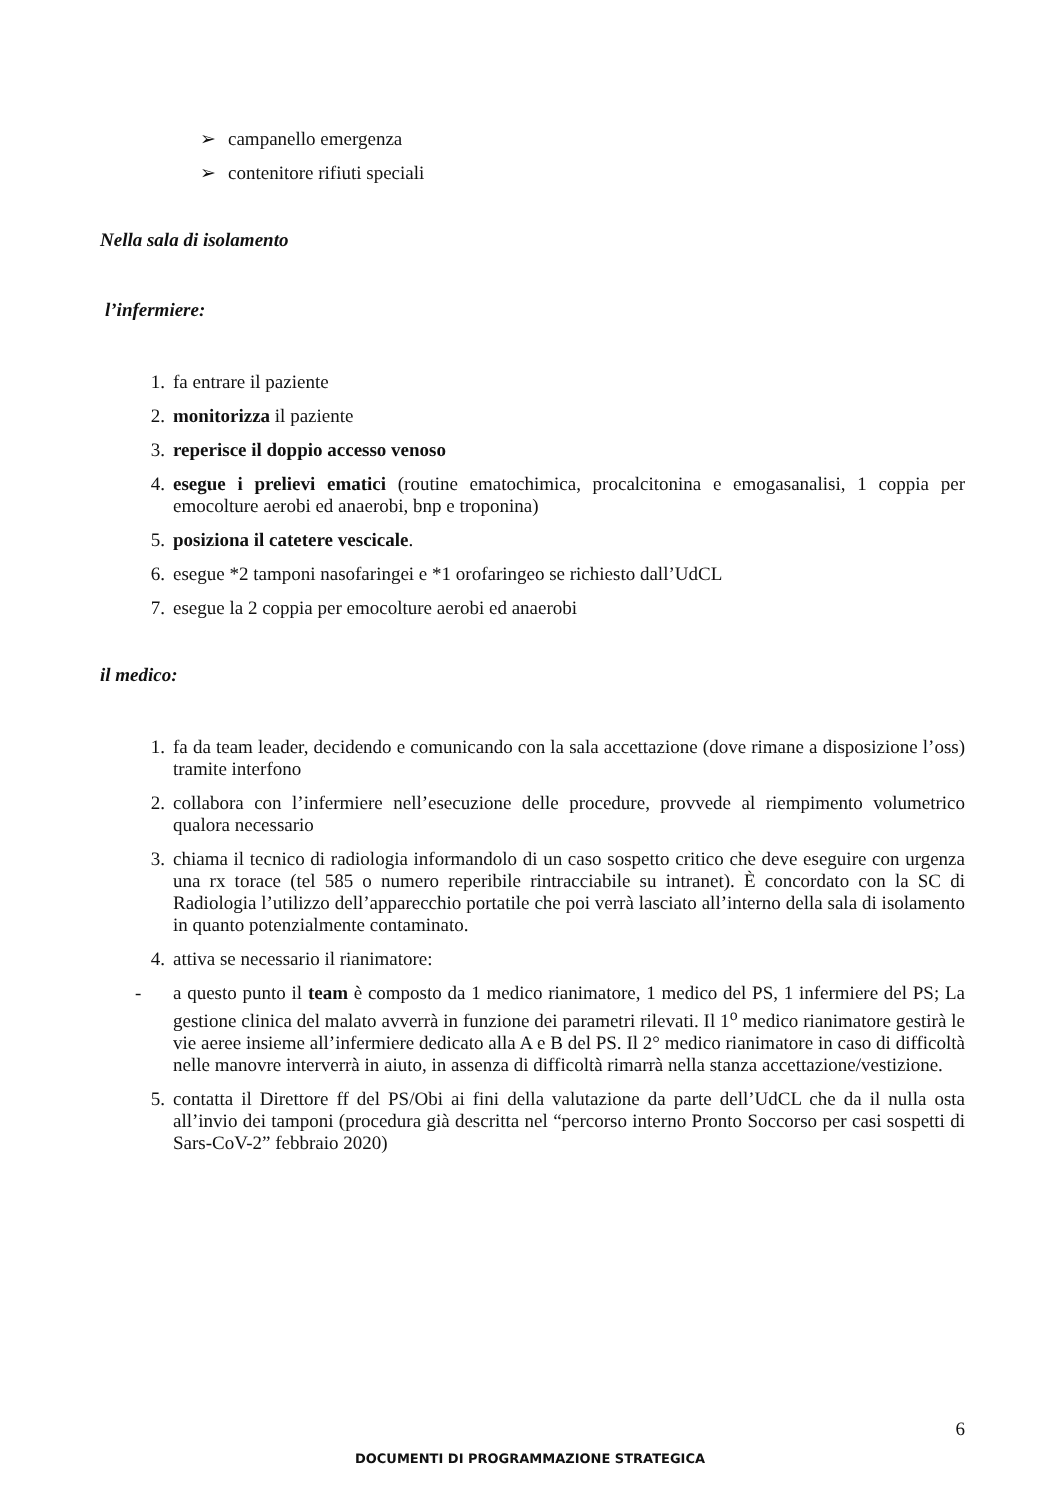➢ campanello emergenza
➢ contenitore rifiuti speciali
Nella sala di isolamento
l’infermiere:
1. fa entrare il paziente
2. monitorizza il paziente
3. reperisce il doppio accesso venoso
4. esegue i prelievi ematici (routine ematochimica, procalcitonina e emogasanalisi, 1 coppia per emocolture aerobi ed anaerobi, bnp e troponina)
5. posiziona il catetere vescicale.
6. esegue *2 tamponi nasofaringei e *1 orofaringeo se richiesto dall’UdCL
7. esegue la 2 coppia per emocolture aerobi ed anaerobi
il medico:
1. fa da team leader, decidendo e comunicando con la sala accettazione (dove rimane a disposizione l’oss) tramite interfono
2. collabora con l’infermiere nell’esecuzione delle procedure, provvede al riempimento volumetrico qualora necessario
3. chiama il tecnico di radiologia informandolo di un caso sospetto critico che deve eseguire con urgenza una rx torace (tel 585 o numero reperibile rintracciabile su intranet). È concordato con la SC di Radiologia l’utilizzo dell’apparecchio portatile che poi verrà lasciato all’interno della sala di isolamento in quanto potenzialmente contaminato.
4. attiva se necessario il rianimatore:
- a questo punto il team è composto da 1 medico rianimatore, 1 medico del PS, 1 infermiere del PS; La gestione clinica del malato avverrà in funzione dei parametri rilevati. Il 1<sup>o</sup> medico rianimatore gestirà le vie aeree insieme all’infermiere dedicato alla A e B del PS. Il 2° medico rianimatore in caso di difficoltà nelle manovre interverrà in aiuto, in assenza di difficoltà rimarrà nella stanza accettazione/vestizione.
5. contatta il Direttore ff del PS/Obi ai fini della valutazione da parte dell’UdCL che da il nulla osta all’invio dei tamponi (procedura già descritta nel “percorso interno Pronto Soccorso per casi sospetti di Sars-CoV-2” febbraio 2020)
6
DOCUMENTI DI PROGRAMMAZIONE STRATEGICA